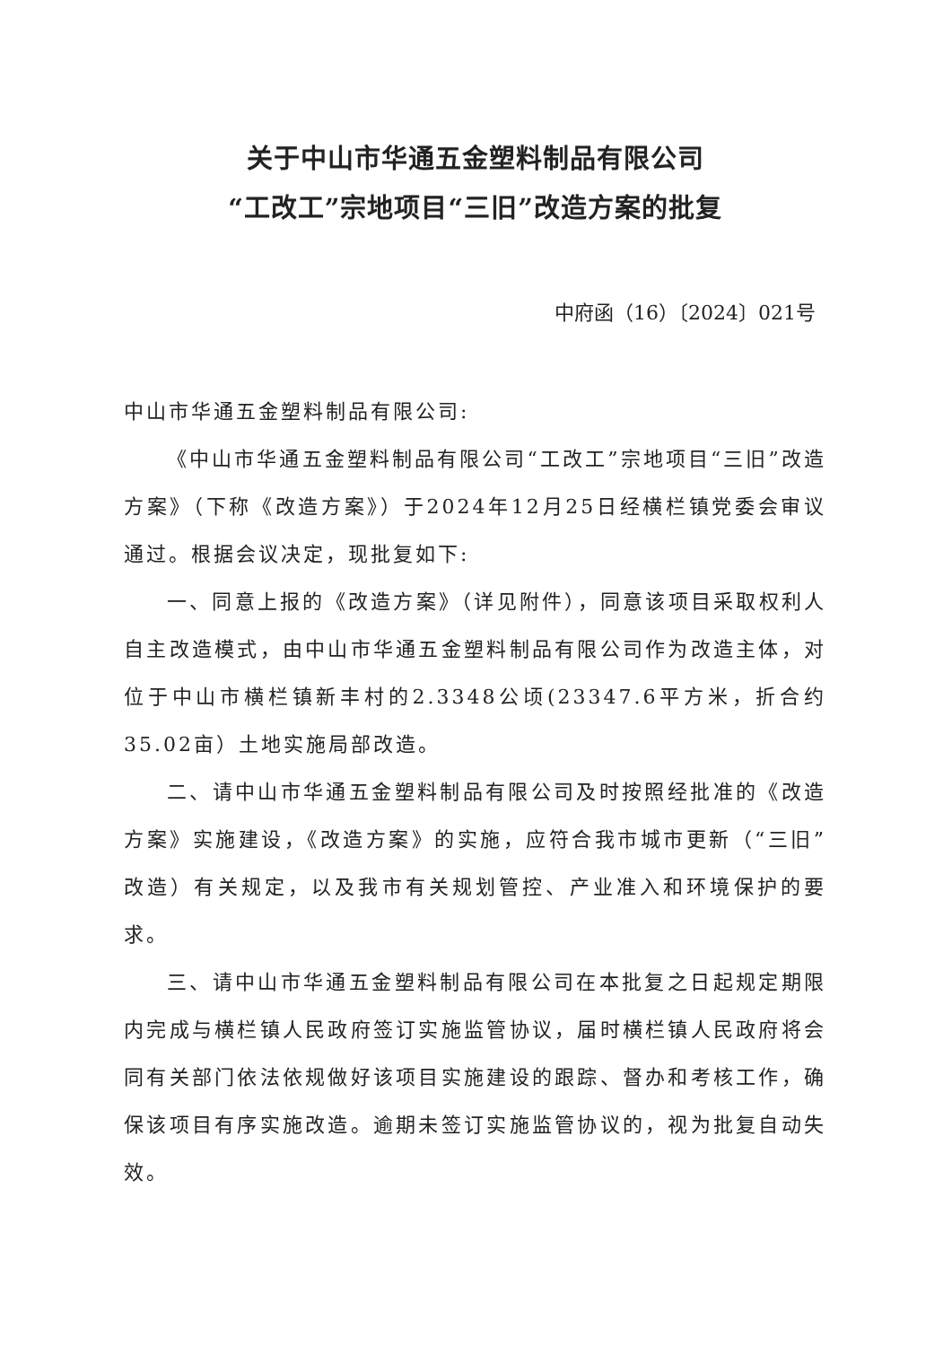关于中山市华通五金塑料制品有限公司
“工改工”宗地项目“三旧”改造方案的批复
中府函（16）〔2024〕021号
中山市华通五金塑料制品有限公司:
《中山市华通五金塑料制品有限公司“工改工”宗地项目“三旧”改造方案》（下称《改造方案》）于2024年12月25日经横栏镇党委会审议通过。根据会议决定，现批复如下:
一、同意上报的《改造方案》（详见附件），同意该项目采取权利人自主改造模式，由中山市华通五金塑料制品有限公司作为改造主体，对位于中山市横栏镇新丰村的2.3348公顷(23347.6平方米，折合约35.02亩）土地实施局部改造。
二、请中山市华通五金塑料制品有限公司及时按照经批准的《改造方案》实施建设，《改造方案》的实施，应符合我市城市更新（“三旧”改造）有关规定，以及我市有关规划管控、产业准入和环境保护的要求。
三、请中山市华通五金塑料制品有限公司在本批复之日起规定期限内完成与横栏镇人民政府签订实施监管协议，届时横栏镇人民政府将会同有关部门依法依规做好该项目实施建设的跟踪、督办和考核工作，确保该项目有序实施改造。逾期未签订实施监管协议的，视为批复自动失效。